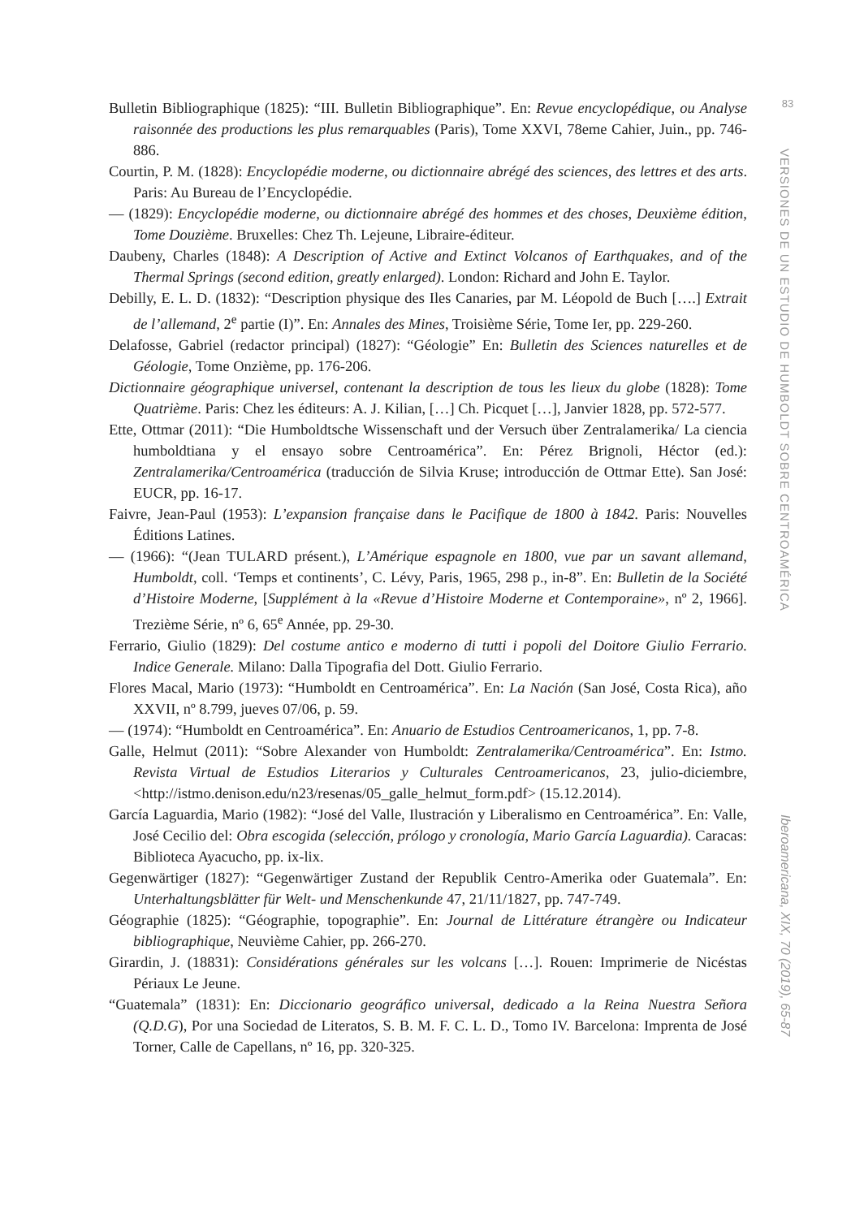Bulletin Bibliographique (1825): “III. Bulletin Bibliographique”. En: Revue encyclopédique, ou Analyse raisonnée des productions les plus remarquables (Paris), Tome XXVI, 78eme Cahier, Juin., pp. 746-886.
Courtin, P. M. (1828): Encyclopédie moderne, ou dictionnaire abrégé des sciences, des lettres et des arts. Paris: Au Bureau de l’Encyclopédie.
— (1829): Encyclopédie moderne, ou dictionnaire abrégé des hommes et des choses, Deuxième édition, Tome Douzième. Bruxelles: Chez Th. Lejeune, Libraire-éditeur.
Daubeny, Charles (1848): A Description of Active and Extinct Volcanos of Earthquakes, and of the Thermal Springs (second edition, greatly enlarged). London: Richard and John E. Taylor.
Debilly, E. L. D. (1832): “Description physique des Iles Canaries, par M. Léopold de Buch [….] Extrait de l’allemand, 2<sup>e</sup> partie (I)”. En: Annales des Mines, Troisième Série, Tome Ier, pp. 229-260.
Delafosse, Gabriel (redactor principal) (1827): “Géologie” En: Bulletin des Sciences naturelles et de Géologie, Tome Onzième, pp. 176-206.
Dictionnaire géographique universel, contenant la description de tous les lieux du globe (1828): Tome Quatrième. Paris: Chez les éditeurs: A. J. Kilian, […] Ch. Picquet […], Janvier 1828, pp. 572-577.
Ette, Ottmar (2011): “Die Humboldtsche Wissenschaft und der Versuch über Zentralamerika/ La ciencia humboldtiana y el ensayo sobre Centroamérica”. En: Pérez Brignoli, Héctor (ed.): Zentralamerika/Centroamérica (traducción de Silvia Kruse; introducción de Ottmar Ette). San José: EUCR, pp. 16-17.
Faivre, Jean-Paul (1953): L’expansion française dans le Pacifique de 1800 à 1842. Paris: Nouvelles Éditions Latines.
— (1966): “(Jean TULARD présent.), L’Amérique espagnole en 1800, vue par un savant allemand, Humboldt, coll. ‘Temps et continents’, C. Lévy, Paris, 1965, 298 p., in-8”. En: Bulletin de la Société d’Histoire Moderne, [Supplément à la «Revue d’Histoire Moderne et Contemporaine», nº 2, 1966]. Trezième Série, nº 6, 65<sup>e</sup> Année, pp. 29-30.
Ferrario, Giulio (1829): Del costume antico e moderno di tutti i popoli del Doitore Giulio Ferrario. Indice Generale. Milano: Dalla Tipografia del Dott. Giulio Ferrario.
Flores Macal, Mario (1973): “Humboldt en Centroamérica”. En: La Nación (San José, Costa Rica), año XXVII, nº 8.799, jueves 07/06, p. 59.
— (1974): “Humboldt en Centroamérica”. En: Anuario de Estudios Centroamericanos, 1, pp. 7-8.
Galle, Helmut (2011): “Sobre Alexander von Humboldt: Zentralamerika/Centroamérica”. En: Istmo. Revista Virtual de Estudios Literarios y Culturales Centroamericanos, 23, julio-diciembre, <http://istmo.denison.edu/n23/resenas/05_galle_helmut_form.pdf> (15.12.2014).
García Laguardia, Mario (1982): “José del Valle, Ilustración y Liberalismo en Centroamérica”. En: Valle, José Cecilio del: Obra escogida (selección, prólogo y cronología, Mario García Laguardia). Caracas: Biblioteca Ayacucho, pp. ix-lix.
Gegenwärtiger (1827): “Gegenwärtiger Zustand der Republik Centro-Amerika oder Guatemala”. En: Unterhaltungsblätter für Welt- und Menschenkunde 47, 21/11/1827, pp. 747-749.
Géographie (1825): “Géographie, topographie”. En: Journal de Littérature étrangère ou Indicateur bibliographique, Neuvième Cahier, pp. 266-270.
Girardin, J. (18831): Considérations générales sur les volcans […]. Rouen: Imprimerie de Nicéstas Périaux Le Jeune.
“Guatemala” (1831): En: Diccionario geográfico universal, dedicado a la Reina Nuestra Señora (Q.D.G), Por una Sociedad de Literatos, S. B. M. F. C. L. D., Tomo IV. Barcelona: Imprenta de José Torner, Calle de Capellans, nº 16, pp. 320-325.
83
VERSIONES DE UN ESTUDIO DE HUMBOLDT SOBRE CENTROAMÉRICA
Iberoamericana, XIX, 70 (2019), 65-87